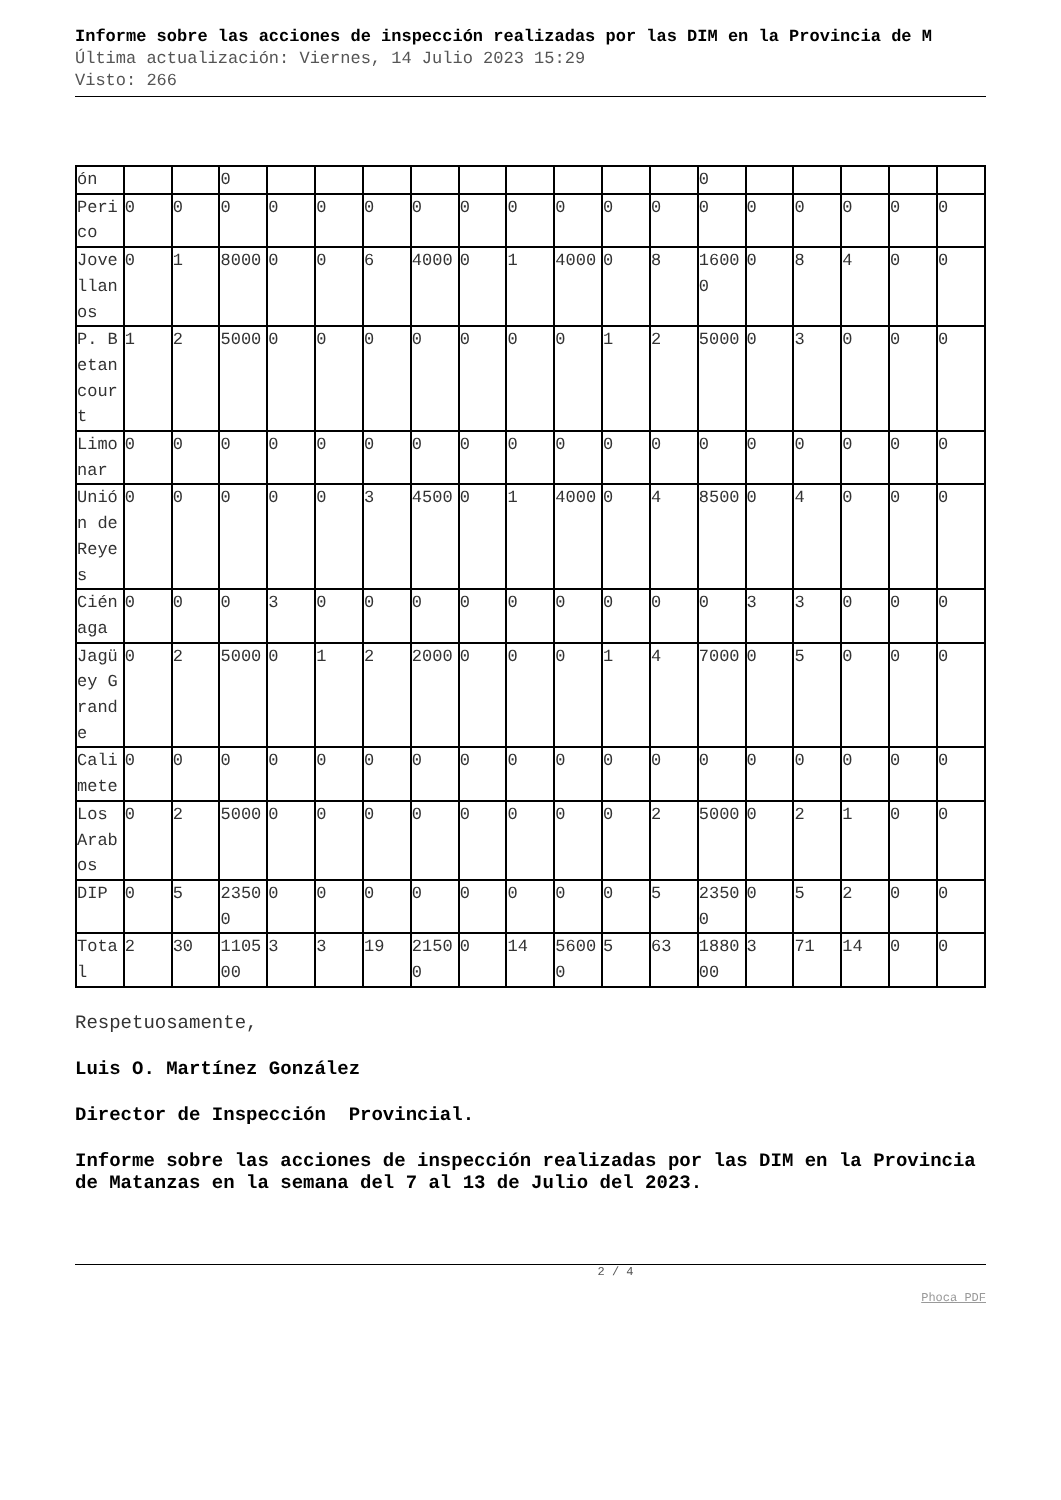Informe sobre las acciones de inspección realizadas por las DIM en la Provincia de M
Última actualización: Viernes, 14 Julio 2023 15:29
Visto: 266
| ón | | | 0 | | | | | | | | | | 0 | | | | | |
| Perico | 0 | 0 | 0 | 0 | 0 | 0 | 0 | 0 | 0 | 0 | 0 | 0 | 0 | 0 | 0 | 0 | 0 | 0 |
| Jovellanos | 0 | 1 | 8000 | 0 | 0 | 6 | 4000 | 0 | 1 | 4000 | 0 | 8 | 16000 | 0 | 8 | 4 | 0 | 0 |
| P. Betancourt | 1 | 2 | 5000 | 0 | 0 | 0 | 0 | 0 | 0 | 0 | 1 | 2 | 5000 | 0 | 3 | 0 | 0 | 0 |
| Limonar | 0 | 0 | 0 | 0 | 0 | 0 | 0 | 0 | 0 | 0 | 0 | 0 | 0 | 0 | 0 | 0 | 0 | 0 |
| Unión de Reyes | 0 | 0 | 0 | 0 | 0 | 3 | 4500 | 0 | 1 | 4000 | 0 | 4 | 8500 | 0 | 4 | 0 | 0 | 0 |
| Ciénaga | 0 | 0 | 0 | 3 | 0 | 0 | 0 | 0 | 0 | 0 | 0 | 0 | 0 | 3 | 3 | 0 | 0 | 0 |
| Jagüey Grande | 0 | 2 | 5000 | 0 | 1 | 2 | 2000 | 0 | 0 | 0 | 1 | 4 | 7000 | 0 | 5 | 0 | 0 | 0 |
| Calimete | 0 | 0 | 0 | 0 | 0 | 0 | 0 | 0 | 0 | 0 | 0 | 0 | 0 | 0 | 0 | 0 | 0 | 0 |
| Los Arabos | 0 | 2 | 5000 | 0 | 0 | 0 | 0 | 0 | 0 | 0 | 0 | 2 | 5000 | 0 | 2 | 1 | 0 | 0 |
| DIP | 0 | 5 | 23500 | 0 | 0 | 0 | 0 | 0 | 0 | 0 | 0 | 5 | 23500 | 0 | 5 | 2 | 0 | 0 |
| Total | 2 | 30 | 110500 | 3 | 3 | 19 | 21500 | 0 | 14 | 56000 | 5 | 63 | 188000 | 3 | 71 | 14 | 0 | 0 |
Respetuosamente,
Luis O. Martínez González
Director de Inspección Provincial.
Informe sobre las acciones de inspección realizadas por las DIM en la Provincia de Matanzas en la semana del 7 al 13 de Julio del 2023.
2 / 4
Phoca PDF